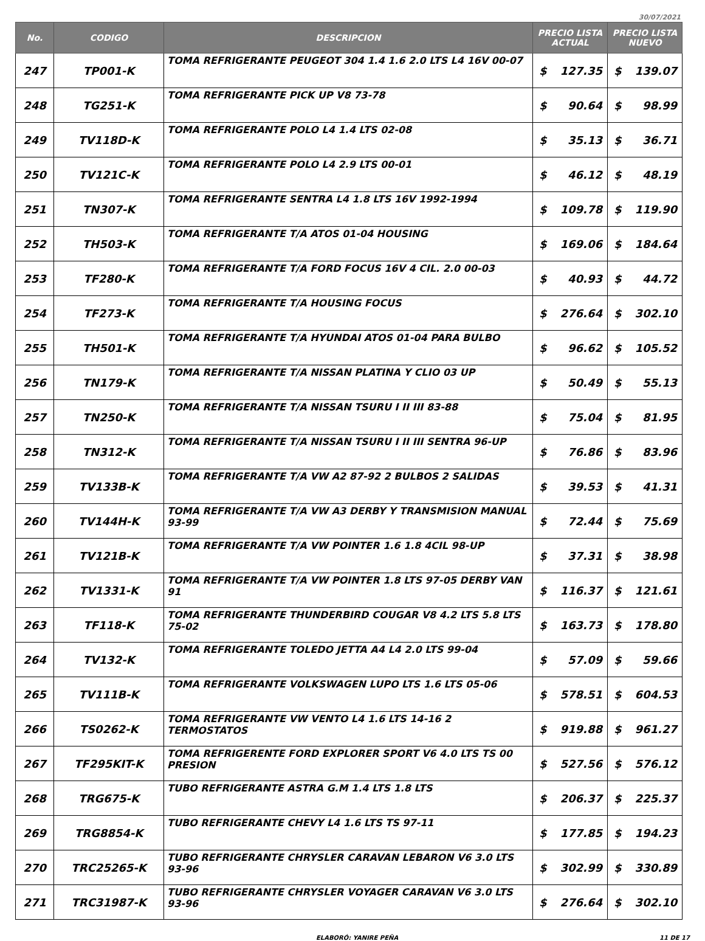30/07/2021
| No. | CODIGO | DESCRIPCION | PRECIO LISTA ACTUAL | | PRECIO LISTA NUEVO | |
| --- | --- | --- | --- | --- | --- | --- |
| 247 | TP001-K | TOMA REFRIGERANTE PEUGEOT 304 1.4 1.6 2.0 LTS L4 16V 00-07 | $ | 127.35 | $ | 139.07 |
| 248 | TG251-K | TOMA REFRIGERANTE PICK UP V8 73-78 | $ | 90.64 | $ | 98.99 |
| 249 | TV118D-K | TOMA REFRIGERANTE POLO L4 1.4 LTS 02-08 | $ | 35.13 | $ | 36.71 |
| 250 | TV121C-K | TOMA REFRIGERANTE POLO L4 2.9 LTS 00-01 | $ | 46.12 | $ | 48.19 |
| 251 | TN307-K | TOMA REFRIGERANTE SENTRA L4 1.8 LTS 16V 1992-1994 | $ | 109.78 | $ | 119.90 |
| 252 | TH503-K | TOMA REFRIGERANTE T/A ATOS 01-04 HOUSING | $ | 169.06 | $ | 184.64 |
| 253 | TF280-K | TOMA REFRIGERANTE T/A FORD FOCUS 16V 4 CIL. 2.0 00-03 | $ | 40.93 | $ | 44.72 |
| 254 | TF273-K | TOMA REFRIGERANTE T/A HOUSING FOCUS | $ | 276.64 | $ | 302.10 |
| 255 | TH501-K | TOMA REFRIGERANTE T/A HYUNDAI ATOS 01-04 PARA BULBO | $ | 96.62 | $ | 105.52 |
| 256 | TN179-K | TOMA REFRIGERANTE T/A NISSAN PLATINA Y CLIO 03 UP | $ | 50.49 | $ | 55.13 |
| 257 | TN250-K | TOMA REFRIGERANTE T/A NISSAN TSURU I II III 83-88 | $ | 75.04 | $ | 81.95 |
| 258 | TN312-K | TOMA REFRIGERANTE T/A NISSAN TSURU I II III SENTRA 96-UP | $ | 76.86 | $ | 83.96 |
| 259 | TV133B-K | TOMA REFRIGERANTE T/A VW A2 87-92 2 BULBOS 2 SALIDAS | $ | 39.53 | $ | 41.31 |
| 260 | TV144H-K | TOMA REFRIGERANTE T/A VW A3 DERBY Y TRANSMISION MANUAL 93-99 | $ | 72.44 | $ | 75.69 |
| 261 | TV121B-K | TOMA REFRIGERANTE T/A VW POINTER 1.6 1.8 4CIL 98-UP | $ | 37.31 | $ | 38.98 |
| 262 | TV1331-K | TOMA REFRIGERANTE T/A VW POINTER 1.8 LTS 97-05 DERBY VAN 91 | $ | 116.37 | $ | 121.61 |
| 263 | TF118-K | TOMA REFRIGERANTE THUNDERBIRD COUGAR V8 4.2 LTS 5.8 LTS 75-02 | $ | 163.73 | $ | 178.80 |
| 264 | TV132-K | TOMA REFRIGERANTE TOLEDO JETTA A4 L4 2.0 LTS 99-04 | $ | 57.09 | $ | 59.66 |
| 265 | TV111B-K | TOMA REFRIGERANTE VOLKSWAGEN LUPO LTS 1.6 LTS 05-06 | $ | 578.51 | $ | 604.53 |
| 266 | TS0262-K | TOMA REFRIGERANTE VW VENTO L4 1.6 LTS 14-16 2 TERMOSTATOS | $ | 919.88 | $ | 961.27 |
| 267 | TF295KIT-K | TOMA REFRIGERENTE FORD EXPLORER SPORT V6 4.0 LTS TS 00 PRESION | $ | 527.56 | $ | 576.12 |
| 268 | TRG675-K | TUBO REFRIGERANTE ASTRA G.M 1.4 LTS 1.8 LTS | $ | 206.37 | $ | 225.37 |
| 269 | TRG8854-K | TUBO REFRIGERANTE CHEVY L4 1.6 LTS TS 97-11 | $ | 177.85 | $ | 194.23 |
| 270 | TRC25265-K | TUBO REFRIGERANTE CHRYSLER CARAVAN LEBARON V6 3.0 LTS 93-96 | $ | 302.99 | $ | 330.89 |
| 271 | TRC31987-K | TUBO REFRIGERANTE CHRYSLER VOYAGER CARAVAN V6 3.0 LTS 93-96 | $ | 276.64 | $ | 302.10 |
ELABORÓ: YANIRE PEÑA 11 DE 17